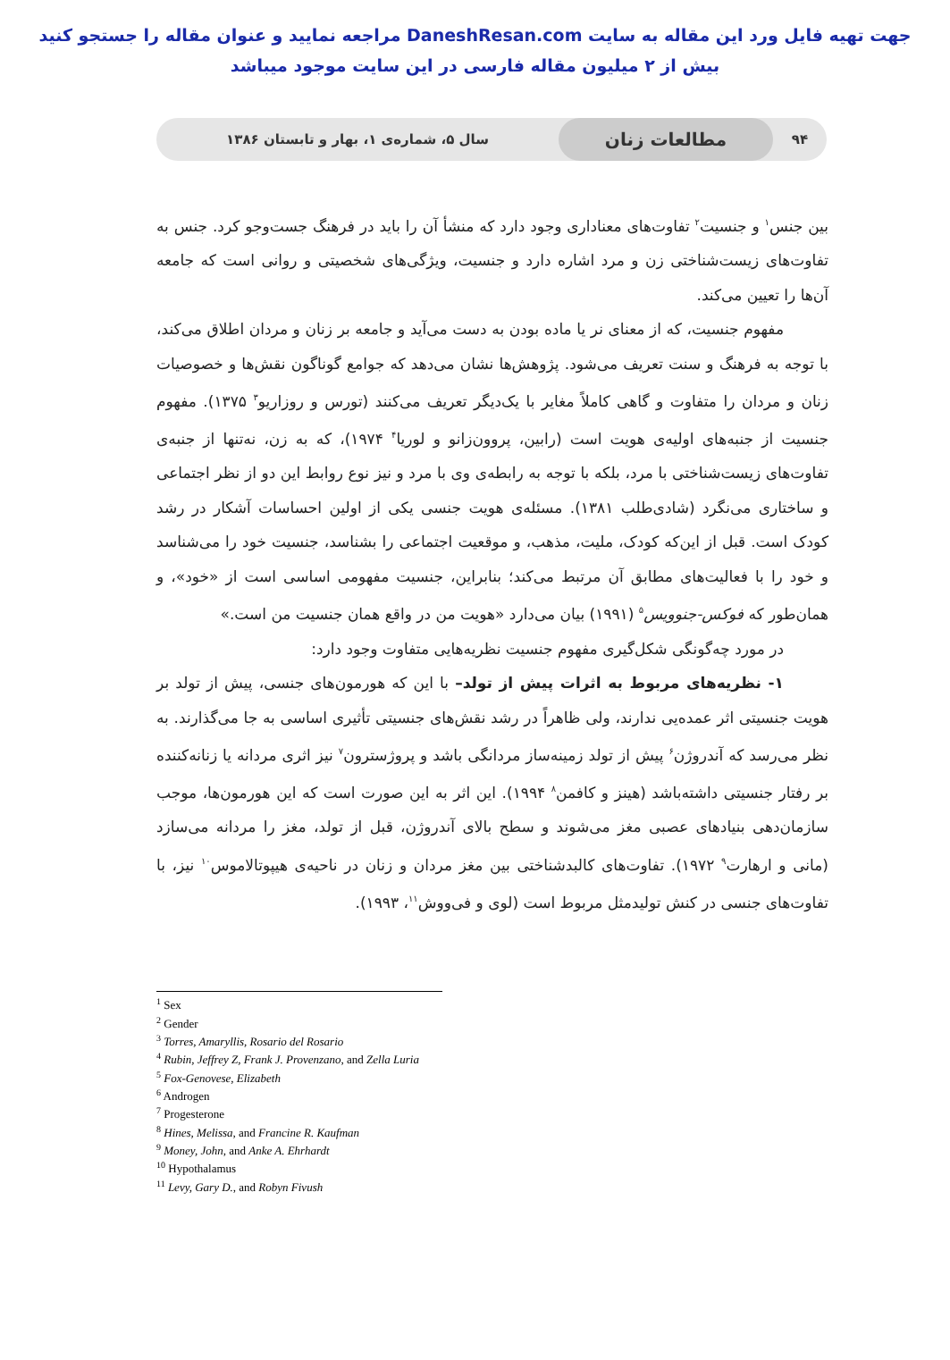جهت تهیه فایل ورد این مقاله به سایت DaneshResan.com مراجعه نمایید و عنوان مقاله را جستجو کنید
بیش از ۲ میلیون مقاله فارسی در این سایت موجود میباشد
۹۴
مطالعات زنان
سال ۵، شماره‌ی ۱، بهار و تابستان ۱۳۸۶
بین جنس<sup>۱</sup> و جنسیت<sup>۲</sup> تفاوت‌های معناداری وجود دارد که منشأ آن را باید در فرهنگ جست‌وجو کرد. جنس به تفاوت‌های زیست‌شناختی زن و مرد اشاره دارد و جنسیت، ویژگی‌های شخصیتی و روانی است که جامعه آن‌ها را تعیین می‌کند.
مفهوم جنسیت، که از معنای نر یا ماده بودن به دست می‌آید و جامعه بر زنان و مردان اطلاق می‌کند، با توجه به فرهنگ و سنت تعریف می‌شود. پژوهش‌ها نشان می‌دهد که جوامع گوناگون نقش‌ها و خصوصیات زنان و مردان را متفاوت و گاهی کاملاً مغایر با یک‌دیگر تعریف می‌کنند (تورس و روزاریو<sup>۳</sup> ۱۳۷۵). مفهوم جنسیت از جنبه‌های اولیه‌ی هویت است (رابین، پروون‌زانو و لوریا<sup>۴</sup> ۱۹۷۴)، که به زن، نه‌تنها از جنبه‌ی تفاوت‌های زیست‌شناختی با مرد، بلکه با توجه به رابطه‌ی وی با مرد و نیز نوع روابط این دو از نظر اجتماعی و ساختاری می‌نگرد (شادی‌طلب ۱۳۸۱). مسئله‌ی هویت جنسی یکی از اولین احساسات آشکار در رشد کودک است. قبل از این‌که کودک، ملیت، مذهب، و موقعیت اجتماعی را بشناسد، جنسیت خود را می‌شناسد و خود را با فعالیت‌های مطابق آن مرتبط می‌کند؛ بنابراین، جنسیت مفهومی اساسی است از «خود»، و همان‌طور که فوکس-جنوویس<sup>۵</sup> (۱۹۹۱) بیان می‌دارد «هویت من در واقع همان جنسیت من است.»
در مورد چه‌گونگی شکل‌گیری مفهوم جنسیت نظریه‌هایی متفاوت وجود دارد:
۱- نظریه‌های مربوط به اثرات پیش از تولد– با این که هورمون‌های جنسی، پیش از تولد بر هویت جنسیتی اثر عمده‌یی ندارند، ولی ظاهراً در رشد نقش‌های جنسیتی تأثیری اساسی به جا می‌گذارند. به نظر می‌رسد که آندروژن<sup>۶</sup> پیش از تولد زمینه‌ساز مردانگی باشد و پروژسترون<sup>۷</sup> نیز اثری مردانه یا زنانه‌کننده بر رفتار جنسیتی داشته‌باشد (هینز و کافمن<sup>۸</sup> ۱۹۹۴). این اثر به این صورت است که این هورمون‌ها، موجب سازمان‌دهی بنیادهای عصبی مغز می‌شوند و سطح بالای آندروژن، قبل از تولد، مغز را مردانه می‌سازد (مانی و ارهارت<sup>۹</sup> ۱۹۷۲). تفاوت‌های کالبدشناختی بین مغز مردان و زنان در ناحیه‌ی هیپوتالاموس<sup>۱۰</sup> نیز، با تفاوت‌های جنسی در کنش تولیدمثل مربوط است (لوی و فی‌ووش<sup>۱۱</sup>، ۱۹۹۳).
<sup>1</sup> Sex
<sup>2</sup> Gender
<sup>3</sup> Torres, Amaryllis, Rosario del Rosario
<sup>4</sup> Rubin, Jeffrey Z, Frank J. Provenzano, and Zella Luria
<sup>5</sup> Fox-Genovese, Elizabeth
<sup>6</sup> Androgen
<sup>7</sup> Progesterone
<sup>8</sup> Hines, Melissa, and Francine R. Kaufman
<sup>9</sup> Money, John, and Anke A. Ehrhardt
<sup>10</sup> Hypothalamus
<sup>11</sup> Levy, Gary D., and Robyn Fivush